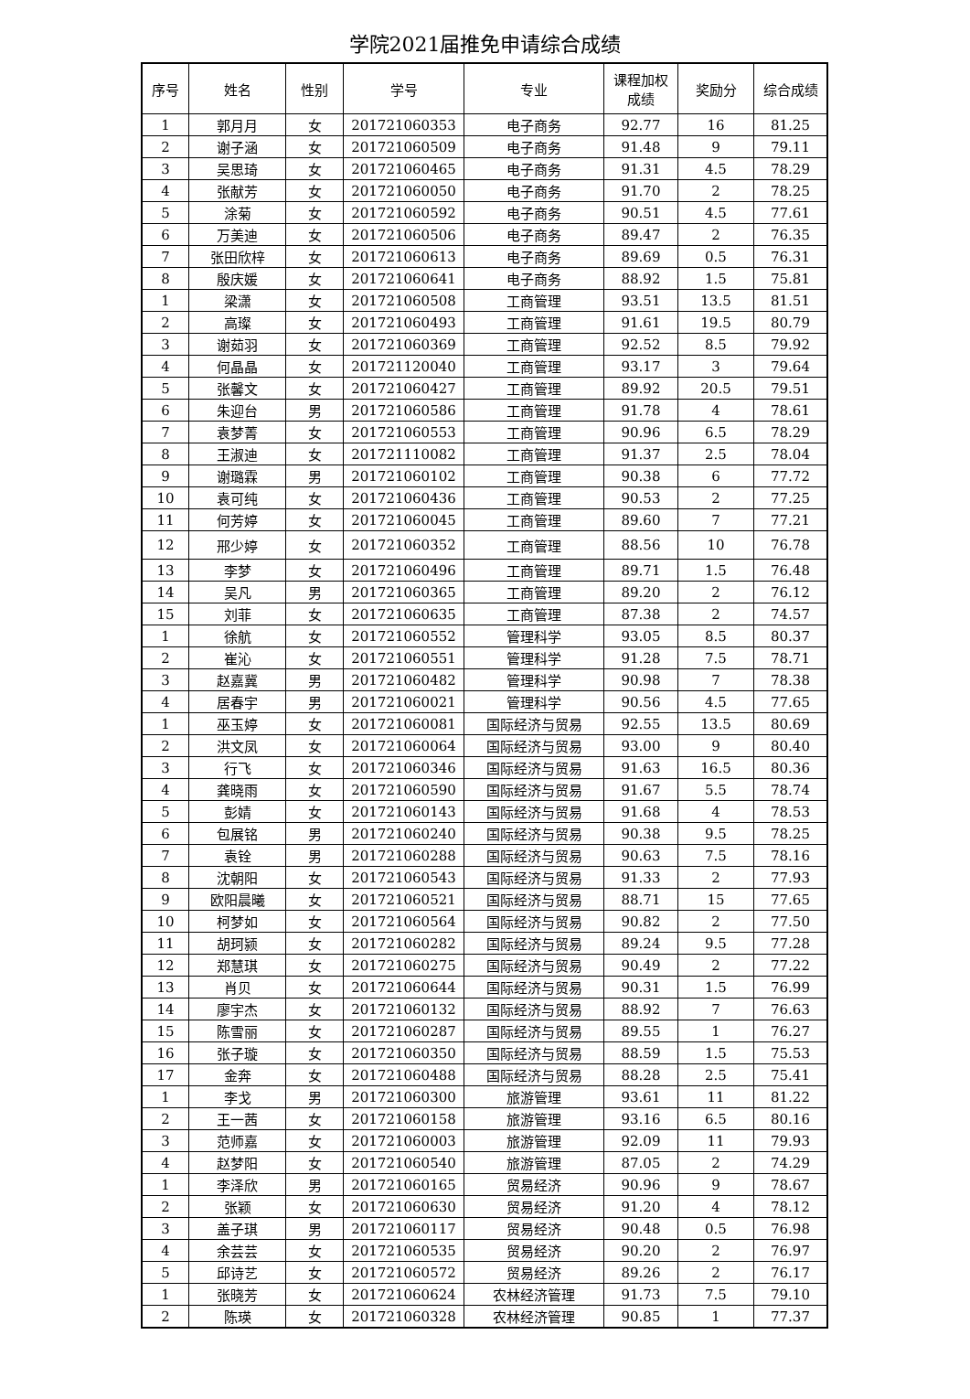学院2021届推免申请综合成绩
| 序号 | 姓名 | 性别 | 学号 | 专业 | 课程加权 成绩 | 奖励分 | 综合成绩 |
| --- | --- | --- | --- | --- | --- | --- | --- |
| 1 | 郭月月 | 女 | 201721060353 | 电子商务 | 92.77 | 16 | 81.25 |
| 2 | 谢子涵 | 女 | 201721060509 | 电子商务 | 91.48 | 9 | 79.11 |
| 3 | 吴思琦 | 女 | 201721060465 | 电子商务 | 91.31 | 4.5 | 78.29 |
| 4 | 张献芳 | 女 | 201721060050 | 电子商务 | 91.70 | 2 | 78.25 |
| 5 | 涂菊 | 女 | 201721060592 | 电子商务 | 90.51 | 4.5 | 77.61 |
| 6 | 万美迪 | 女 | 201721060506 | 电子商务 | 89.47 | 2 | 76.35 |
| 7 | 张田欣梓 | 女 | 201721060613 | 电子商务 | 89.69 | 0.5 | 76.31 |
| 8 | 殷庆媛 | 女 | 201721060641 | 电子商务 | 88.92 | 1.5 | 75.81 |
| 1 | 梁潇 | 女 | 201721060508 | 工商管理 | 93.51 | 13.5 | 81.51 |
| 2 | 高璨 | 女 | 201721060493 | 工商管理 | 91.61 | 19.5 | 80.79 |
| 3 | 谢茹羽 | 女 | 201721060369 | 工商管理 | 92.52 | 8.5 | 79.92 |
| 4 | 何晶晶 | 女 | 201721120040 | 工商管理 | 93.17 | 3 | 79.64 |
| 5 | 张馨文 | 女 | 201721060427 | 工商管理 | 89.92 | 20.5 | 79.51 |
| 6 | 朱迎台 | 男 | 201721060586 | 工商管理 | 91.78 | 4 | 78.61 |
| 7 | 袁梦菁 | 女 | 201721060553 | 工商管理 | 90.96 | 6.5 | 78.29 |
| 8 | 王淑迪 | 女 | 201721110082 | 工商管理 | 91.37 | 2.5 | 78.04 |
| 9 | 谢璐霖 | 男 | 201721060102 | 工商管理 | 90.38 | 6 | 77.72 |
| 10 | 袁可纯 | 女 | 201721060436 | 工商管理 | 90.53 | 2 | 77.25 |
| 11 | 何芳婷 | 女 | 201721060045 | 工商管理 | 89.60 | 7 | 77.21 |
| 12 | 邢少婷 | 女 | 201721060352 | 工商管理 | 88.56 | 10 | 76.78 |
| 13 | 李梦 | 女 | 201721060496 | 工商管理 | 89.71 | 1.5 | 76.48 |
| 14 | 吴凡 | 男 | 201721060365 | 工商管理 | 89.20 | 2 | 76.12 |
| 15 | 刘菲 | 女 | 201721060635 | 工商管理 | 87.38 | 2 | 74.57 |
| 1 | 徐航 | 女 | 201721060552 | 管理科学 | 93.05 | 8.5 | 80.37 |
| 2 | 崔沁 | 女 | 201721060551 | 管理科学 | 91.28 | 7.5 | 78.71 |
| 3 | 赵嘉冀 | 男 | 201721060482 | 管理科学 | 90.98 | 7 | 78.38 |
| 4 | 居春宇 | 男 | 201721060021 | 管理科学 | 90.56 | 4.5 | 77.65 |
| 1 | 巫玉婷 | 女 | 201721060081 | 国际经济与贸易 | 92.55 | 13.5 | 80.69 |
| 2 | 洪文凤 | 女 | 201721060064 | 国际经济与贸易 | 93.00 | 9 | 80.40 |
| 3 | 行飞 | 女 | 201721060346 | 国际经济与贸易 | 91.63 | 16.5 | 80.36 |
| 4 | 龚晓雨 | 女 | 201721060590 | 国际经济与贸易 | 91.67 | 5.5 | 78.74 |
| 5 | 彭婧 | 女 | 201721060143 | 国际经济与贸易 | 91.68 | 4 | 78.53 |
| 6 | 包展铭 | 男 | 201721060240 | 国际经济与贸易 | 90.38 | 9.5 | 78.25 |
| 7 | 袁铨 | 男 | 201721060288 | 国际经济与贸易 | 90.63 | 7.5 | 78.16 |
| 8 | 沈朝阳 | 女 | 201721060543 | 国际经济与贸易 | 91.33 | 2 | 77.93 |
| 9 | 欧阳晨曦 | 女 | 201721060521 | 国际经济与贸易 | 88.71 | 15 | 77.65 |
| 10 | 柯梦如 | 女 | 201721060564 | 国际经济与贸易 | 90.82 | 2 | 77.50 |
| 11 | 胡珂颍 | 女 | 201721060282 | 国际经济与贸易 | 89.24 | 9.5 | 77.28 |
| 12 | 郑慧琪 | 女 | 201721060275 | 国际经济与贸易 | 90.49 | 2 | 77.22 |
| 13 | 肖贝 | 女 | 201721060644 | 国际经济与贸易 | 90.31 | 1.5 | 76.99 |
| 14 | 廖宇杰 | 女 | 201721060132 | 国际经济与贸易 | 88.92 | 7 | 76.63 |
| 15 | 陈雪丽 | 女 | 201721060287 | 国际经济与贸易 | 89.55 | 1 | 76.27 |
| 16 | 张子璇 | 女 | 201721060350 | 国际经济与贸易 | 88.59 | 1.5 | 75.53 |
| 17 | 金奔 | 女 | 201721060488 | 国际经济与贸易 | 88.28 | 2.5 | 75.41 |
| 1 | 李戈 | 男 | 201721060300 | 旅游管理 | 93.61 | 11 | 81.22 |
| 2 | 王一茜 | 女 | 201721060158 | 旅游管理 | 93.16 | 6.5 | 80.16 |
| 3 | 范师嘉 | 女 | 201721060003 | 旅游管理 | 92.09 | 11 | 79.93 |
| 4 | 赵梦阳 | 女 | 201721060540 | 旅游管理 | 87.05 | 2 | 74.29 |
| 1 | 李泽欣 | 男 | 201721060165 | 贸易经济 | 90.96 | 9 | 78.67 |
| 2 | 张颖 | 女 | 201721060630 | 贸易经济 | 91.20 | 4 | 78.12 |
| 3 | 盖子琪 | 男 | 201721060117 | 贸易经济 | 90.48 | 0.5 | 76.98 |
| 4 | 余芸芸 | 女 | 201721060535 | 贸易经济 | 90.20 | 2 | 76.97 |
| 5 | 邱诗艺 | 女 | 201721060572 | 贸易经济 | 89.26 | 2 | 76.17 |
| 1 | 张晓芳 | 女 | 201721060624 | 农林经济管理 | 91.73 | 7.5 | 79.10 |
| 2 | 陈瑛 | 女 | 201721060328 | 农林经济管理 | 90.85 | 1 | 77.37 |